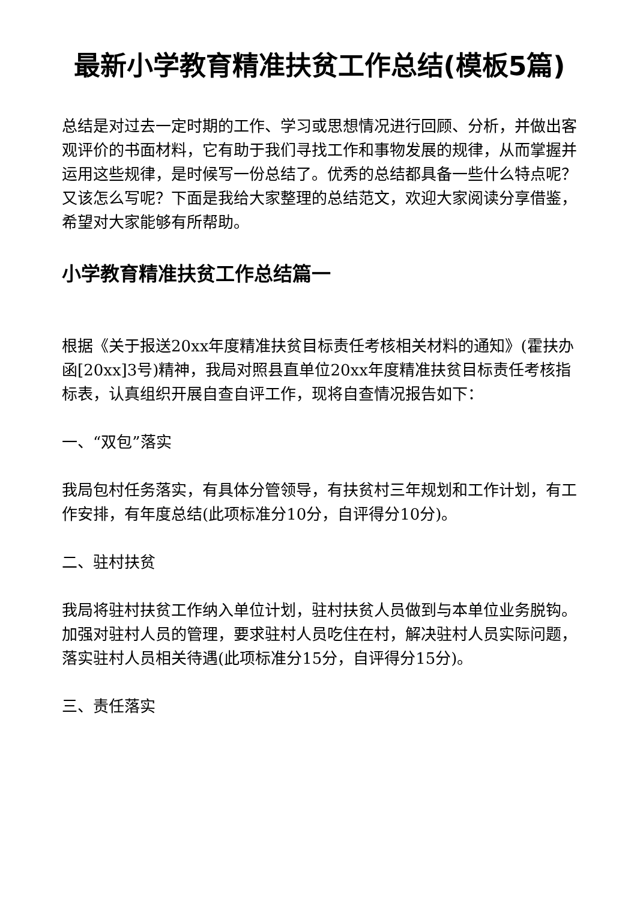最新小学教育精准扶贫工作总结(模板5篇)
总结是对过去一定时期的工作、学习或思想情况进行回顾、分析，并做出客观评价的书面材料，它有助于我们寻找工作和事物发展的规律，从而掌握并运用这些规律，是时候写一份总结了。优秀的总结都具备一些什么特点呢？又该怎么写呢？下面是我给大家整理的总结范文，欢迎大家阅读分享借鉴，希望对大家能够有所帮助。
小学教育精准扶贫工作总结篇一
根据《关于报送20xx年度精准扶贫目标责任考核相关材料的通知》(霍扶办函[20xx]3号)精神，我局对照县直单位20xx年度精准扶贫目标责任考核指标表，认真组织开展自查自评工作，现将自查情况报告如下：
一、“双包”落实
我局包村任务落实，有具体分管领导，有扶贫村三年规划和工作计划，有工作安排，有年度总结(此项标准分10分，自评得分10分)。
二、驻村扶贫
我局将驻村扶贫工作纳入单位计划，驻村扶贫人员做到与本单位业务脱钩。加强对驻村人员的管理，要求驻村人员吃住在村，解决驻村人员实际问题，落实驻村人员相关待遇(此项标准分15分，自评得分15分)。
三、责任落实